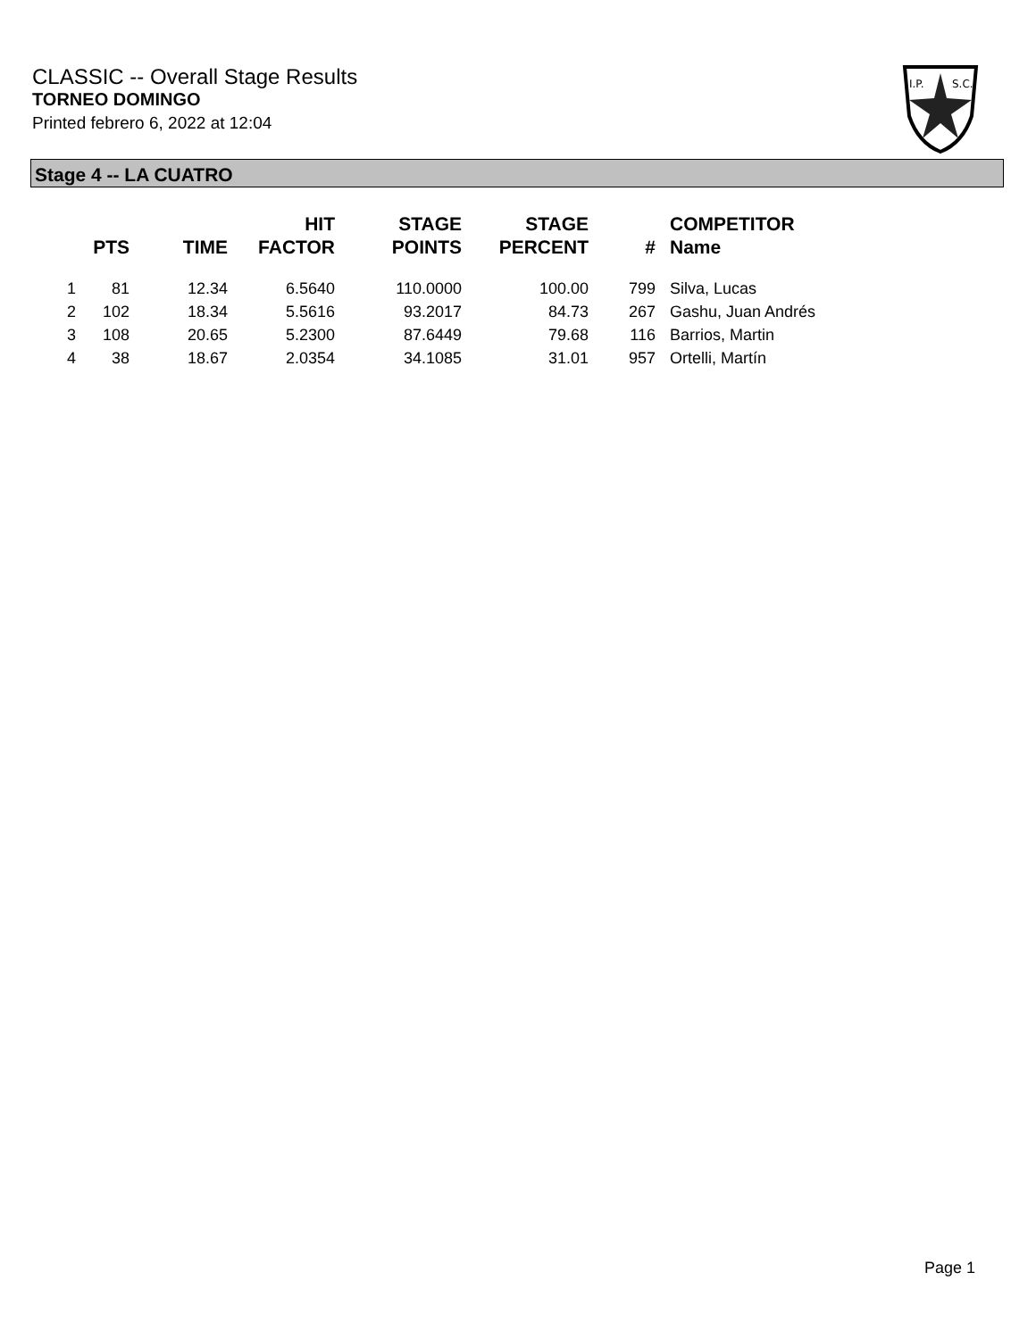CLASSIC -- Overall Stage Results
TORNEO DOMINGO
Printed febrero 6, 2022 at 12:04
I.P.
S.C.
Stage 4 -- LA CUATRO
| | PTS | TIME | HIT FACTOR | STAGE POINTS | STAGE PERCENT | # | COMPETITOR Name |
| --- | --- | --- | --- | --- | --- | --- | --- |
| 1 | 81 | 12.34 | 6.5640 | 110.0000 | 100.00 | 799 | Silva, Lucas |
| 2 | 102 | 18.34 | 5.5616 | 93.2017 | 84.73 | 267 | Gashu, Juan Andrés |
| 3 | 108 | 20.65 | 5.2300 | 87.6449 | 79.68 | 116 | Barrios, Martin |
| 4 | 38 | 18.67 | 2.0354 | 34.1085 | 31.01 | 957 | Ortelli, Martín |
Page 1